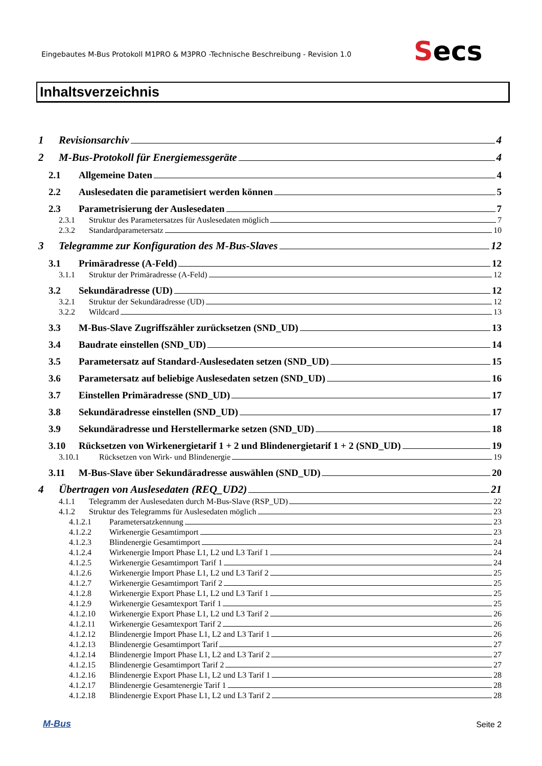Eingebautes M-Bus Protokoll M1PRO & M3PRO -Technische Beschreibung - Revision 1.0
Secs
Inhaltsverzeichnis
1 Revisionsarchiv 4
2 M-Bus-Protokoll für Energiemessgeräte 4
2.1 Allgemeine Daten 4
2.2 Auslesedaten die parametisiert werden können 5
2.3 Parametrisierung der Auslesedaten 7
2.3.1 Struktur des Parametersatzes für Auslesedaten möglich 7
2.3.2 Standardparametersatz 10
3 Telegramme zur Konfiguration des M-Bus-Slaves 12
3.1 Primäradresse (A-Feld) 12
3.1.1 Struktur der Primäradresse (A-Feld) 12
3.2 Sekundäradresse (UD) 12
3.2.1 Struktur der Sekundäradresse (UD) 12
3.2.2 Wildcard 13
3.3 M-Bus-Slave Zugriffszähler zurücksetzen (SND_UD) 13
3.4 Baudrate einstellen (SND_UD) 14
3.5 Parametersatz auf Standard-Auslesedaten setzen (SND_UD) 15
3.6 Parametersatz auf beliebige Auslesedaten setzen (SND_UD) 16
3.7 Einstellen Primäradresse (SND_UD) 17
3.8 Sekundäradresse einstellen (SND_UD) 17
3.9 Sekundäradresse und Herstellermarke setzen (SND_UD) 18
3.10 Rücksetzen von Wirkenergietarif 1 + 2 und Blindenergietarif 1 + 2 (SND_UD) 19
3.10.1 Rücksetzen von Wirk- und Blindenergie 19
3.11 M-Bus-Slave über Sekundäradresse auswählen (SND_UD) 20
4 Übertragen von Auslesedaten (REQ_UD2) 21
4.1.1 Telegramm der Auslesedaten durch M-Bus-Slave (RSP_UD) 22
4.1.2 Struktur des Telegramms für Auslesedaten möglich 23
4.1.2.1 Parametersatzkennung 23
4.1.2.2 Wirkenergie Gesamtimport 23
4.1.2.3 Blindenergie Gesamtimport 24
4.1.2.4 Wirkenergie Import Phase L1, L2 und L3 Tarif 1 24
4.1.2.5 Wirkenergie Gesamtimport Tarif 1 24
4.1.2.6 Wirkenergie Import Phase L1, L2 und L3 Tarif 2 25
4.1.2.7 Wirkenergie Gesamtimport Tarif 2 25
4.1.2.8 Wirkenergie Export Phase L1, L2 und L3 Tarif 1 25
4.1.2.9 Wirkenergie Gesamtexport Tarif 1 25
4.1.2.10 Wirkenergie Export Phase L1, L2 und L3 Tarif 2 26
4.1.2.11 Wirkenergie Gesamtexport Tarif 2 26
4.1.2.12 Blindenergie Import Phase L1, L2 and L3 Tarif 1 26
4.1.2.13 Blindenergie Gesamtimport Tarif 27
4.1.2.14 Blindenergie Import Phase L1, L2 and L3 Tarif 2 27
4.1.2.15 Blindenergie Gesamtimport Tarif 2 27
4.1.2.16 Blindenergie Export Phase L1, L2 und L3 Tarif 1 28
4.1.2.17 Blindenergie Gesamtenergie Tarif 1 28
4.1.2.18 Blindenergie Export Phase L1, L2 und L3 Tarif 2 28
M-Bus Seite 2